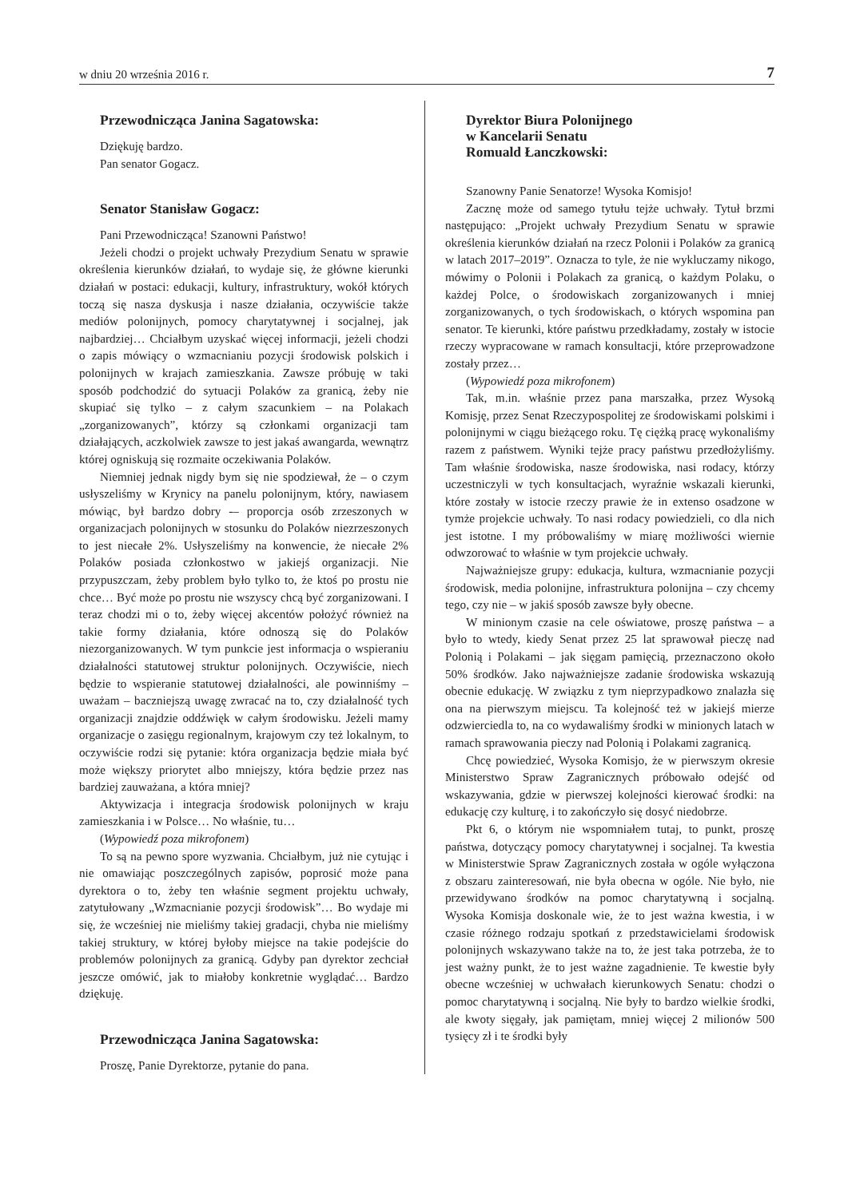w dniu 20 września 2016 r. 7
Przewodnicząca Janina Sagatowska:
Dziękuję bardzo.
Pan senator Gogacz.
Senator Stanisław Gogacz:
Pani Przewodnicząca! Szanowni Państwo!
Jeżeli chodzi o projekt uchwały Prezydium Senatu w sprawie określenia kierunków działań, to wydaje się, że główne kierunki działań w postaci: edukacji, kultury, infrastruktury, wokół których toczą się nasza dyskusja i nasze działania, oczywiście także mediów polonijnych, pomocy charytatywnej i socjalnej, jak najbardziej… Chciałbym uzyskać więcej informacji, jeżeli chodzi o zapis mówiący o wzmacnianiu pozycji środowisk polskich i polonijnych w krajach zamieszkania. Zawsze próbuję w taki sposób podchodzić do sytuacji Polaków za granicą, żeby nie skupiać się tylko – z całym szacunkiem – na Polakach „zorganizowanych”, którzy są członkami organizacji tam działających, aczkolwiek zawsze to jest jakaś awangarda, wewnątrz której ogniskują się rozmaite oczekiwania Polaków.
Niemniej jednak nigdy bym się nie spodziewał, że – o czym usłyszeliśmy w Krynicy na panelu polonijnym, który, nawiasem mówiąc, był bardzo dobry -– proporcja osób zrzeszonych w organizacjach polonijnych w stosunku do Polaków niezrzeszonych to jest niecałe 2%. Usłyszeliśmy na konwencie, że niecałe 2% Polaków posiada członkostwo w jakiejś organizacji. Nie przypuszczam, żeby problem było tylko to, że ktoś po prostu nie chce… Być może po prostu nie wszyscy chcą być zorganizowani. I teraz chodzi mi o to, żeby więcej akcentów położyć również na takie formy działania, które odnoszą się do Polaków niezorganizowanych. W tym punkcie jest informacja o wspieraniu działalności statutowej struktur polonijnych. Oczywiście, niech będzie to wspieranie statutowej działalności, ale powinniśmy – uważam – baczniejszą uwagę zwracać na to, czy działalność tych organizacji znajdzie oddźwięk w całym środowisku. Jeżeli mamy organizacje o zasięgu regionalnym, krajowym czy też lokalnym, to oczywiście rodzi się pytanie: która organizacja będzie miała być może większy priorytet albo mniejszy, która będzie przez nas bardziej zauważana, a która mniej?
Aktywizacja i integracja środowisk polonijnych w kraju zamieszkania i w Polsce… No właśnie, tu…
(Wypowiedź poza mikrofonem)
To są na pewno spore wyzwania. Chciałbym, już nie cytując i nie omawiając poszczególnych zapisów, poprosić może pana dyrektora o to, żeby ten właśnie segment projektu uchwały, zatytułowany „Wzmacnianie pozycji środowisk”… Bo wydaje mi się, że wcześniej nie mieliśmy takiej gradacji, chyba nie mieliśmy takiej struktury, w której byłoby miejsce na takie podejście do problemów polonijnych za granicą. Gdyby pan dyrektor zechciał jeszcze omówić, jak to miałoby konkretnie wyglądać… Bardzo dziękuję.
Przewodnicząca Janina Sagatowska:
Proszę, Panie Dyrektorze, pytanie do pana.
Dyrektor Biura Polonijnego
w Kancelarii Senatu
Romuald Łanczkowski:
Szanowny Panie Senatorze! Wysoka Komisjo!
Zacznę może od samego tytułu tejże uchwały. Tytuł brzmi następująco: „Projekt uchwały Prezydium Senatu w sprawie określenia kierunków działań na rzecz Polonii i Polaków za granicą w latach 2017–2019”. Oznacza to tyle, że nie wykluczamy nikogo, mówimy o Polonii i Polakach za granicą, o każdym Polaku, o każdej Polce, o środowiskach zorganizowanych i mniej zorganizowanych, o tych środowiskach, o których wspomina pan senator. Te kierunki, które państwu przedkładamy, zostały w istocie rzeczy wypracowane w ramach konsultacji, które przeprowadzone zostały przez…
(Wypowiedź poza mikrofonem)
Tak, m.in. właśnie przez pana marszałka, przez Wysoką Komisję, przez Senat Rzeczypospolitej ze środowiskami polskimi i polonijnymi w ciągu bieżącego roku. Tę ciężką pracę wykonaliśmy razem z państwem. Wyniki tejże pracy państwu przedłożyliśmy. Tam właśnie środowiska, nasze środowiska, nasi rodacy, którzy uczestniczyli w tych konsultacjach, wyraźnie wskazali kierunki, które zostały w istocie rzeczy prawie że in extenso osadzone w tymże projekcie uchwały. To nasi rodacy powiedzieli, co dla nich jest istotne. I my próbowaliśmy w miarę możliwości wiernie odwzorować to właśnie w tym projekcie uchwały.
Najważniejsze grupy: edukacja, kultura, wzmacnianie pozycji środowisk, media polonijne, infrastruktura polonijna – czy chcemy tego, czy nie – w jakiś sposób zawsze były obecne.
W minionym czasie na cele oświatowe, proszę państwa – a było to wtedy, kiedy Senat przez 25 lat sprawował pieczę nad Polonią i Polakami – jak sięgam pamięcią, przeznaczono około 50% środków. Jako najważniejsze zadanie środowiska wskazują obecnie edukację. W związku z tym nieprzypadkowo znalazła się ona na pierwszym miejscu. Ta kolejność też w jakiejś mierze odzwierciedla to, na co wydawaliśmy środki w minionych latach w ramach sprawowania pieczy nad Polonią i Polakami zagranicą.
Chcę powiedzieć, Wysoka Komisjo, że w pierwszym okresie Ministerstwo Spraw Zagranicznych próbowało odejść od wskazywania, gdzie w pierwszej kolejności kierować środki: na edukację czy kulturę, i to zakończyło się dosyć niedobrze.
Pkt 6, o którym nie wspomniałem tutaj, to punkt, proszę państwa, dotyczący pomocy charytatywnej i socjalnej. Ta kwestia w Ministerstwie Spraw Zagranicznych została w ogóle wyłączona z obszaru zainteresowań, nie była obecna w ogóle. Nie było, nie przewidywano środków na pomoc charytatywną i socjalną. Wysoka Komisja doskonale wie, że to jest ważna kwestia, i w czasie różnego rodzaju spotkań z przedstawicielami środowisk polonijnych wskazywano także na to, że jest taka potrzeba, że to jest ważny punkt, że to jest ważne zagadnienie. Te kwestie były obecne wcześniej w uchwałach kierunkowych Senatu: chodzi o pomoc charytatywną i socjalną. Nie były to bardzo wielkie środki, ale kwoty sięgały, jak pamiętam, mniej więcej 2 milionów 500 tysięcy zł i te środki były